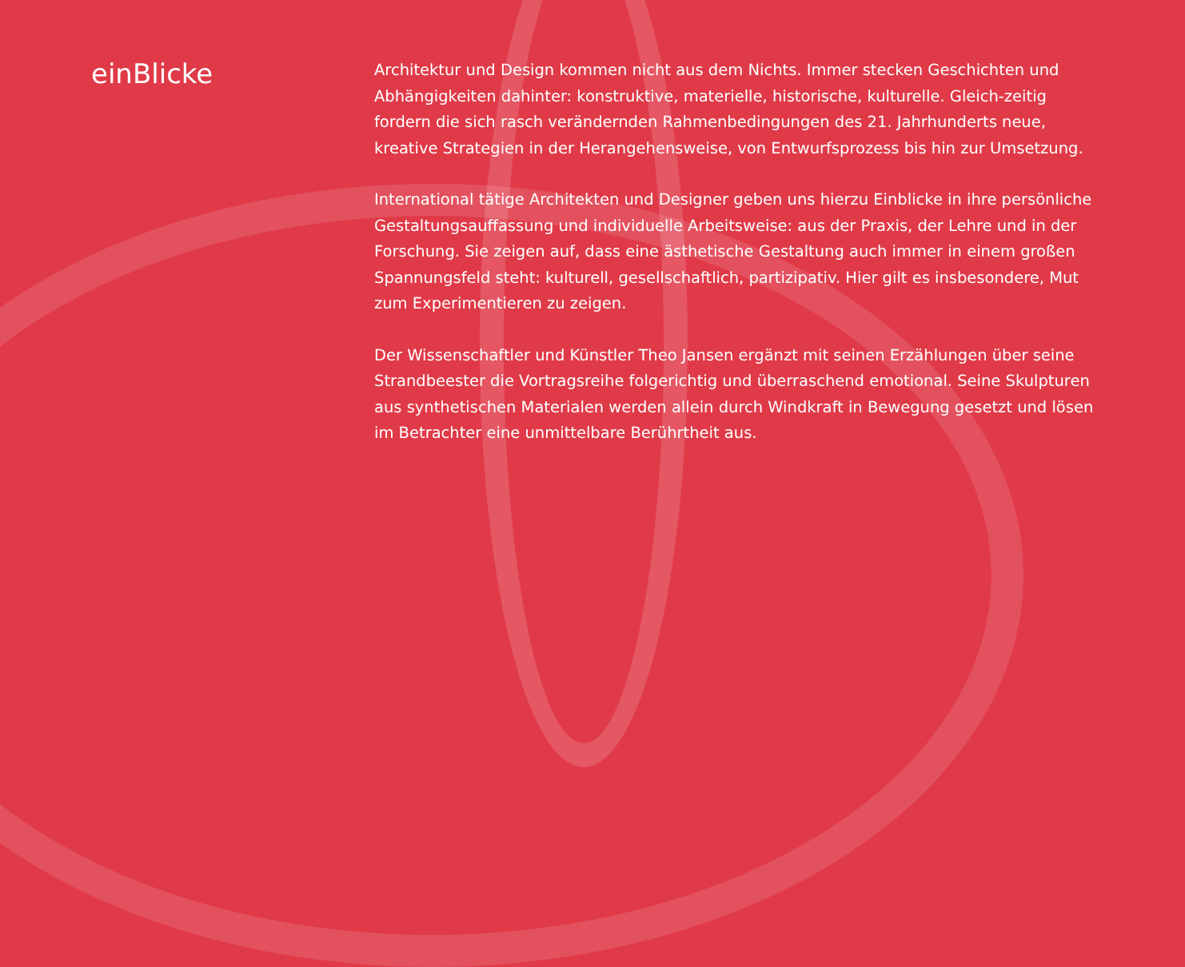einBlicke
Architektur und Design kommen nicht aus dem Nichts. Immer stecken Geschichten und Abhängigkeiten dahinter: konstruktive, materielle, historische, kulturelle. Gleich-zeitig fordern die sich rasch verändernden Rahmenbedingungen des 21. Jahrhunderts neue, kreative Strategien in der Herangehensweise, von Entwurfsprozess bis hin zur Umsetzung.
International tätige Architekten und Designer geben uns hierzu Einblicke in ihre persönliche Gestaltungsauffassung und individuelle Arbeitsweise: aus der Praxis, der Lehre und in der Forschung. Sie zeigen auf, dass eine ästhetische Gestaltung auch immer in einem großen Spannungsfeld steht: kulturell, gesellschaftlich, partizipativ. Hier gilt es insbesondere, Mut zum Experimentieren zu zeigen.
Der Wissenschaftler und Künstler Theo Jansen ergänzt mit seinen Erzählungen über seine Strandbeester die Vortragsreihe folgerichtig und überraschend emotional. Seine Skulpturen aus synthetischen Materialen werden allein durch Windkraft in Bewegung gesetzt und lösen im Betrachter eine unmittelbare Berührtheit aus.